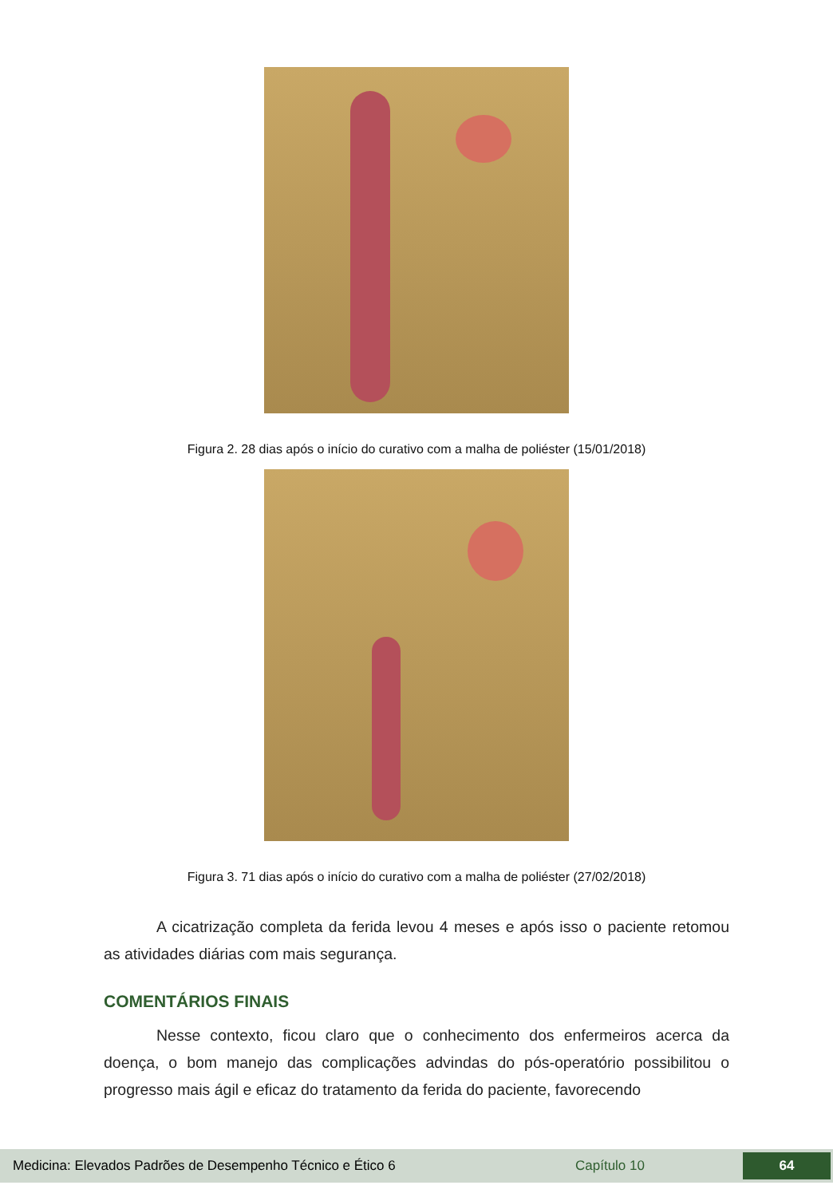Figura 2. 28 dias após o início do curativo com a malha de poliéster (15/01/2018)
Figura 3. 71 dias após o início do curativo com a malha de poliéster (27/02/2018)
A cicatrização completa da ferida levou 4 meses e após isso o paciente retomou as atividades diárias com mais segurança.
COMENTÁRIOS FINAIS
Nesse contexto, ficou claro que o conhecimento dos enfermeiros acerca da doença, o bom manejo das complicações advindas do pós-operatório possibilitou o progresso mais ágil e eficaz do tratamento da ferida do paciente, favorecendo
Medicina: Elevados Padrões de Desempenho Técnico e Ético 6 Capítulo 10 64